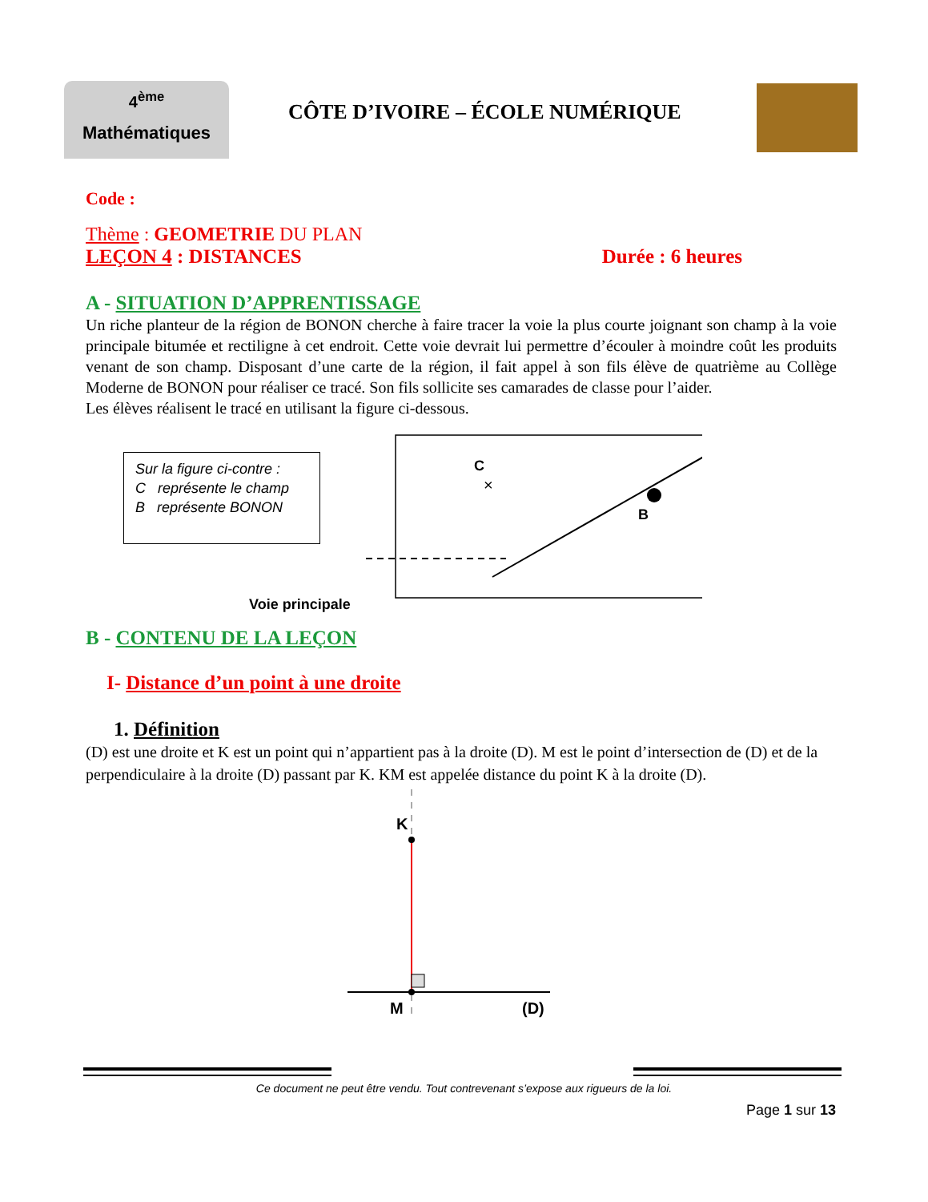4<sup>ème</sup>
Mathématiques
CÔTE D’IVOIRE – ÉCOLE NUMÉRIQUE
Code :
Thème : GEOMETRIE DU PLAN
LEÇON 4 : DISTANCES Durée : 6 heures
A - SITUATION D’APPRENTISSAGE
Un riche planteur de la région de BONON cherche à faire tracer la voie la plus courte joignant son champ à la voie principale bitumée et rectiligne à cet endroit. Cette voie devrait lui permettre d’écouler à moindre coût les produits venant de son champ. Disposant d’une carte de la région, il fait appel à son fils élève de quatrième au Collège Moderne de BONON pour réaliser ce tracé. Son fils sollicite ses camarades de classe pour l’aider.
Les élèves réalisent le tracé en utilisant la figure ci-dessous.
Sur la figure ci-contre :
C représente le champ
B représente BONON
Voie principale
C
×
B
B - CONTENU DE LA LEÇON
I- Distance d’un point à une droite
1. Définition
(D) est une droite et K est un point qui n’appartient pas à la droite (D). M est le point d’intersection de (D) et de la perpendiculaire à la droite (D) passant par K. KM est appelée distance du point K à la droite (D).
K
M
(D)
Ce document ne peut être vendu. Tout contrevenant s’expose aux rigueurs de la loi.
Page 1 sur 13